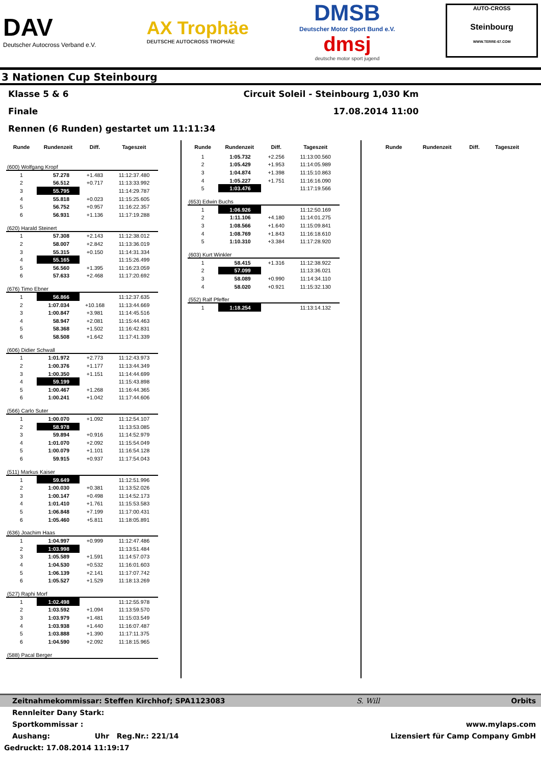DAV
Deutscher Autocross Verband e.V.
AX Trophäe
DEUTSCHE AUTOCROSS TROPHÄE
DMSB
Deutscher Motor Sport Bund e.V.
dmsj
deutsche motor sport jugend
AUTO-CROSS
Steinbourg
WWW.TERRE-67.COM
3 Nationen Cup Steinbourg
Klasse 5 & 6 Circuit Soleil - Steinbourg 1,030 Km
Finale 17.08.2014 11:00
Rennen (6 Runden) gestartet um 11:11:34
| Runde | Rundenzeit | Diff. | Tageszeit |
| --- | --- | --- | --- |
| (600) Wolfgang Kropf | | | |
| 1 | 57.278 | +1.483 | 11:12:37.480 |
| 2 | 56.512 | +0.717 | 11:13:33.992 |
| 3 | 55.795 | | 11:14:29.787 |
| 4 | 55.818 | +0.023 | 11:15:25.605 |
| 5 | 56.752 | +0.957 | 11:16:22.357 |
| 6 | 56.931 | +1.136 | 11:17:19.288 |
| (620) Harald Steinert | | | |
| 1 | 57.308 | +2.143 | 11:12:38.012 |
| 2 | 58.007 | +2.842 | 11:13:36.019 |
| 3 | 55.315 | +0.150 | 11:14:31.334 |
| 4 | 55.165 | | 11:15:26.499 |
| 5 | 56.560 | +1.395 | 11:16:23.059 |
| 6 | 57.633 | +2.468 | 11:17:20.692 |
| (676) Timo Ebner | | | |
| 1 | 56.866 | | 11:12:37.635 |
| 2 | 1:07.034 | +10.168 | 11:13:44.669 |
| 3 | 1:00.847 | +3.981 | 11:14:45.516 |
| 4 | 58.947 | +2.081 | 11:15:44.463 |
| 5 | 58.368 | +1.502 | 11:16:42.831 |
| 6 | 58.508 | +1.642 | 11:17:41.339 |
| (606) Didier Schwall | | | |
| 1 | 1:01.972 | +2.773 | 11:12:43.973 |
| 2 | 1:00.376 | +1.177 | 11:13:44.349 |
| 3 | 1:00.350 | +1.151 | 11:14:44.699 |
| 4 | 59.199 | | 11:15:43.898 |
| 5 | 1:00.467 | +1.268 | 11:16:44.365 |
| 6 | 1:00.241 | +1.042 | 11:17:44.606 |
| (566) Carlo Suter | | | |
| 1 | 1:00.070 | +1.092 | 11:12:54.107 |
| 2 | 58.978 | | 11:13:53.085 |
| 3 | 59.894 | +0.916 | 11:14:52.979 |
| 4 | 1:01.070 | +2.092 | 11:15:54.049 |
| 5 | 1:00.079 | +1.101 | 11:16:54.128 |
| 6 | 59.915 | +0.937 | 11:17:54.043 |
| (511) Markus Kaiser | | | |
| 1 | 59.649 | | 11:12:51.996 |
| 2 | 1:00.030 | +0.381 | 11:13:52.026 |
| 3 | 1:00.147 | +0.498 | 11:14:52.173 |
| 4 | 1:01.410 | +1.761 | 11:15:53.583 |
| 5 | 1:06.848 | +7.199 | 11:17:00.431 |
| 6 | 1:05.460 | +5.811 | 11:18:05.891 |
| (636) Joachim Haas | | | |
| 1 | 1:04.997 | +0.999 | 11:12:47.486 |
| 2 | 1:03.998 | | 11:13:51.484 |
| 3 | 1:05.589 | +1.591 | 11:14:57.073 |
| 4 | 1:04.530 | +0.532 | 11:16:01.603 |
| 5 | 1:06.139 | +2.141 | 11:17:07.742 |
| 6 | 1:05.527 | +1.529 | 11:18:13.269 |
| (527) Raphi Morf | | | |
| 1 | 1:02.498 | | 11:12:55.978 |
| 2 | 1:03.592 | +1.094 | 11:13:59.570 |
| 3 | 1:03.979 | +1.481 | 11:15:03.549 |
| 4 | 1:03.938 | +1.440 | 11:16:07.487 |
| 5 | 1:03.888 | +1.390 | 11:17:11.375 |
| 6 | 1:04.590 | +2.092 | 11:18:15.965 |
| (588) Pacal Berger | | | |
| Runde | Rundenzeit | Diff. | Tageszeit |
| --- | --- | --- | --- |
| 1 | 1:05.732 | +2.256 | 11:13:00.560 |
| 2 | 1:05.429 | +1.953 | 11:14:05.989 |
| 3 | 1:04.874 | +1.398 | 11:15:10.863 |
| 4 | 1:05.227 | +1.751 | 11:16:16.090 |
| 5 | 1:03.476 | | 11:17:19.566 |
| (653) Edwin Buchs | | | |
| 1 | 1:06.926 | | 11:12:50.169 |
| 2 | 1:11.106 | +4.180 | 11:14:01.275 |
| 3 | 1:08.566 | +1.640 | 11:15:09.841 |
| 4 | 1:08.769 | +1.843 | 11:16:18.610 |
| 5 | 1:10.310 | +3.384 | 11:17:28.920 |
| (603) Kurt Winkler | | | |
| 1 | 58.415 | +1.316 | 11:12:38.922 |
| 2 | 57.099 | | 11:13:36.021 |
| 3 | 58.089 | +0.990 | 11:14:34.110 |
| 4 | 58.020 | +0.921 | 11:15:32.130 |
| (552) Ralf Pfeffer | | | |
| 1 | 1:18.254 | | 11:13:14.132 |
| Runde | Rundenzeit | Diff. | Tageszeit |
| --- | --- | --- | --- |
Zeitnahmekommissar: Steffen Kirchhof; SPA1123083 S. Will Orbits
Rennleiter Dany Stark:
Sportkommissar : www.mylaps.com
Aushang: Uhr Reg.Nr.: 221/14 Lizensiert für Camp Company GmbH
Gedruckt: 17.08.2014 11:19:17